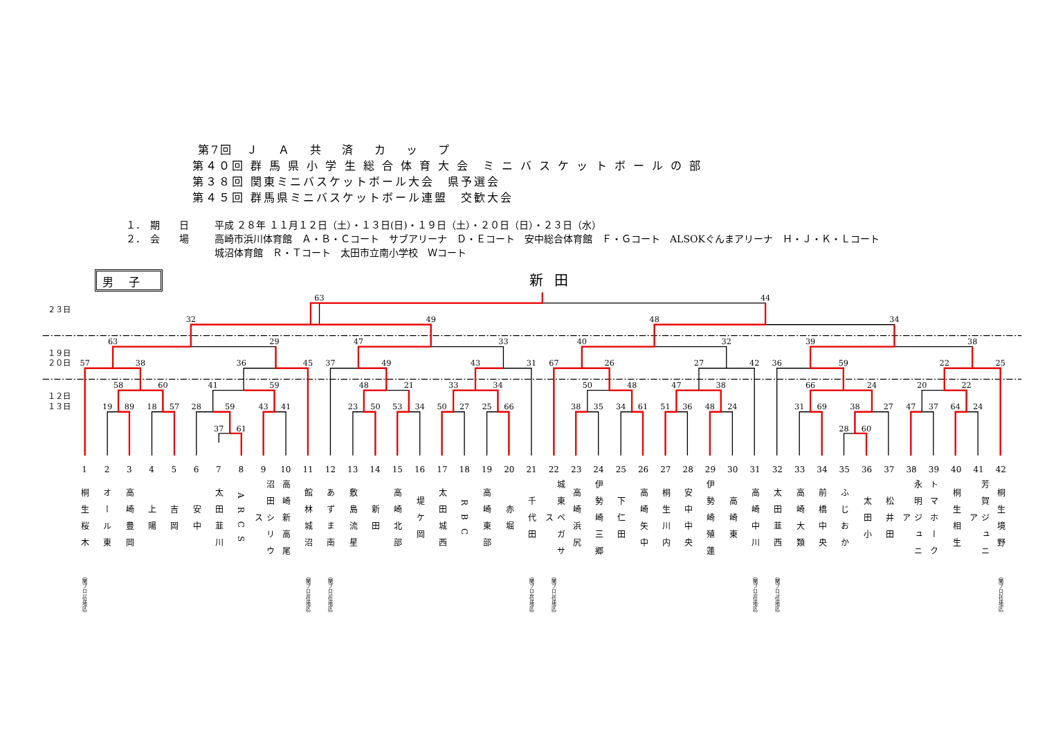第7回　Ｊ　 Ａ　 共　 済　 カ　 ッ　 プ
第４０回 群 馬 県 小 学 生 総 合 体 育 大 会　ミ ニ バ ス ケ ッ ト ボ ー ル の 部
第３８回 関東ミニバスケットボール大会　県予選会
第４５回 群馬県ミニバスケットボール連盟　交歓大会
１．　期　　日 平成 ２８年 １１月１２日（土）・１３日(日)・１９日（土）・２０日（日）・２３日（水）
２．　会　　場 高崎市浜川体育館　Ａ・Ｂ・Ｃコート　サブアリーナ　Ｄ・Ｅコート　安中総合体育館　Ｆ・Ｇコート　ALSOKぐんまアリーナ　Ｈ・Ｊ・Ｋ・Ｌコート
城沼体育館　Ｒ・Ｔコート　太田市立南小学校　Ｗコート
男子 新田
２３日
１９日
２０日
１２日
１３日
63
44
32
49
48
34
63
29
47
33
40
32
39
38
57
38
36
45
37
49
43
31
67
26
27
42
36
59
22
25
58
60
41
59
48
21
33
34
50
48
47
38
66
24
20
22
19
89
18
57
28
59
43
41
23
50
53
34
50
27
25
66
38
35
34
61
51
36
48
24
31
69
38
27
47
37
64
24
37
61
28
60
1
桐生桜木
（関ブロ1位地区）
2
オール東
3
高崎豊岡
4
上陽
5
吉岡
6
安中
7
太田韮川
8
ARCS
9
沼田シリウス
10
高崎新高尾
11
館林城沼
（関ブロ8位地区）
12
あずま南
（関ブロ5位地区）
13
敷島流星
14
新田
15
高崎北部
16
堤ケ岡
17
太田城西
18
RBC
19
高崎東部
20
赤堀
21
千代田
（関ブロ4位地区）
22
城東ペガサス
（関ブロ3位地区）
23
高崎浜尻
24
伊勢崎三郷
25
下仁田
26
高崎矢中
27
桐生川内
28
安中中央
29
伊勢崎殖蓮
30
高崎東
31
高崎中川
（関ブロ6位地区）
32
太田韮西
（関ブロ7位地区）
33
高崎大類
34
前橋中央
35
ふじおか
36
太田小
37
松井田
38
永明ジュニア
39
トマホーク
40
桐生相生
41
芳賀ジュニア
42
桐生境野
（関ブロ2位地区）